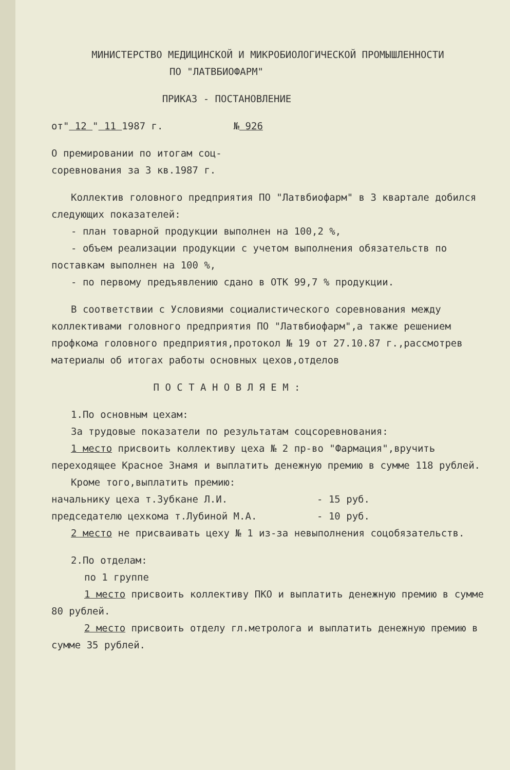МИНИСТЕРСТВО МЕДИЦИНСКОЙ И МИКРОБИОЛОГИЧЕСКОЙ ПРОМЫШЛЕННОСТИ
ПО "ЛАТВБИОФАРМ"
ПРИКАЗ - ПОСТАНОВЛЕНИЕ
от" 12 " 11 1987 г. № 926
О премировании по итогам соц-
соревнования за 3 кв.1987 г.
Коллектив головного предприятия ПО "Латвбиофарм" в 3 квартале добился следующих показателей:
- план товарной продукции выполнен на 100,2 %,
- объем реализации продукции с учетом выполнения обязательств по поставкам выполнен на 100 %,
- по первому предъявлению сдано в ОТК 99,7 % продукции.
В соответствии с Условиями социалистического соревнования между коллективами головного предприятия ПО "Латвбиофарм",а также решением профкома головного предприятия,протокол № 19 от 27.10.87 г.,рассмотрев материалы об итогах работы основных цехов,отделов
П О С Т А Н О В Л Я Е М :
1.По основным цехам:
За трудовые показатели по результатам соцсоревнования:
1 место присвоить коллективу цеха № 2 пр-во "Фармация",вручить переходящее Красное Знамя и выплатить денежную премию в сумме 118 рублей.
Кроме того,выплатить премию:
начальнику цеха т.Зубкане Л.И. - 15 руб.
председателю цехкома т.Лубиной М.А. - 10 руб.
2 место не присваивать цеху № 1 из-за невыполнения соцобязательств.
2.По отделам:
по 1 группе
1 место присвоить коллективу ПКО и выплатить денежную премию в сумме 80 рублей.
2 место присвоить отделу гл.метролога и выплатить денежную премию в сумме 35 рублей.